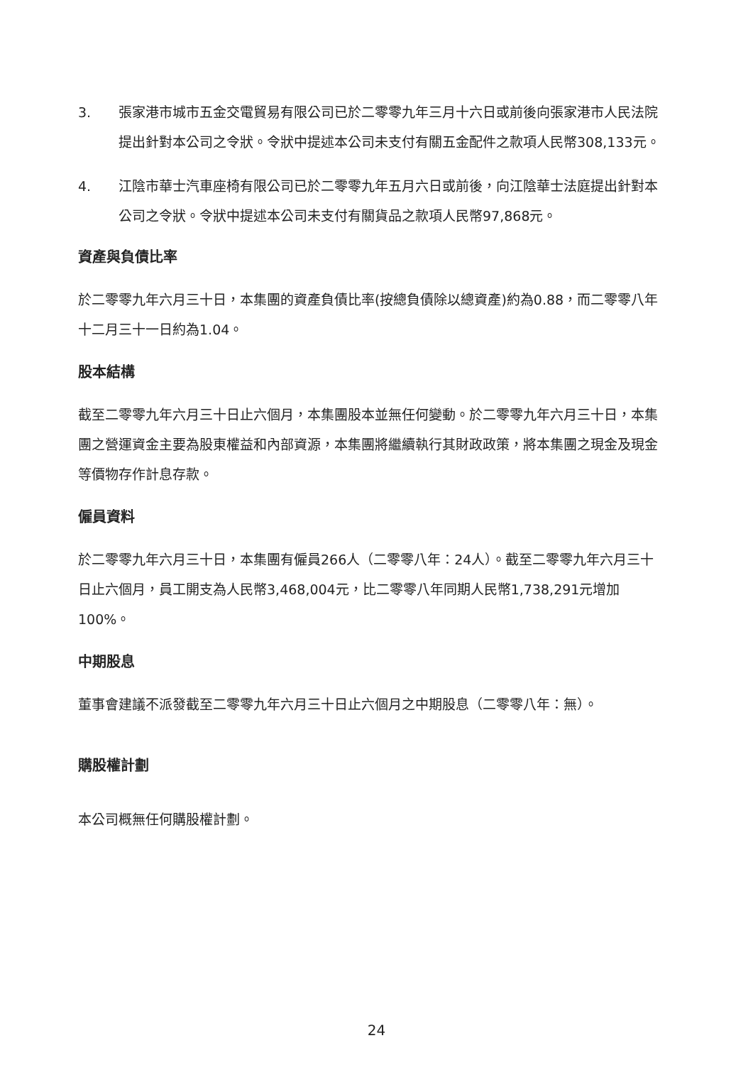3. 張家港市城市五金交電貿易有限公司已於二零零九年三月十六日或前後向張家港市人民法院提出針對本公司之令狀。令狀中提述本公司未支付有關五金配件之款項人民幣308,133元。
4. 江陰市華士汽車座椅有限公司已於二零零九年五月六日或前後，向江陰華士法庭提出針對本公司之令狀。令狀中提述本公司未支付有關貨品之款項人民幣97,868元。
資產與負債比率
於二零零九年六月三十日，本集團的資產負債比率(按總負債除以總資產)約為0.88，而二零零八年十二月三十一日約為1.04。
股本結構
截至二零零九年六月三十日止六個月，本集團股本並無任何變動。於二零零九年六月三十日，本集團之營運資金主要為股東權益和內部資源，本集團將繼續執行其財政政策，將本集團之現金及現金等價物存作計息存款。
僱員資料
於二零零九年六月三十日，本集團有僱員266人（二零零八年：24人）。截至二零零九年六月三十日止六個月，員工開支為人民幣3,468,004元，比二零零八年同期人民幣1,738,291元增加100%。
中期股息
董事會建議不派發截至二零零九年六月三十日止六個月之中期股息（二零零八年：無）。
購股權計劃
本公司概無任何購股權計劃。
24